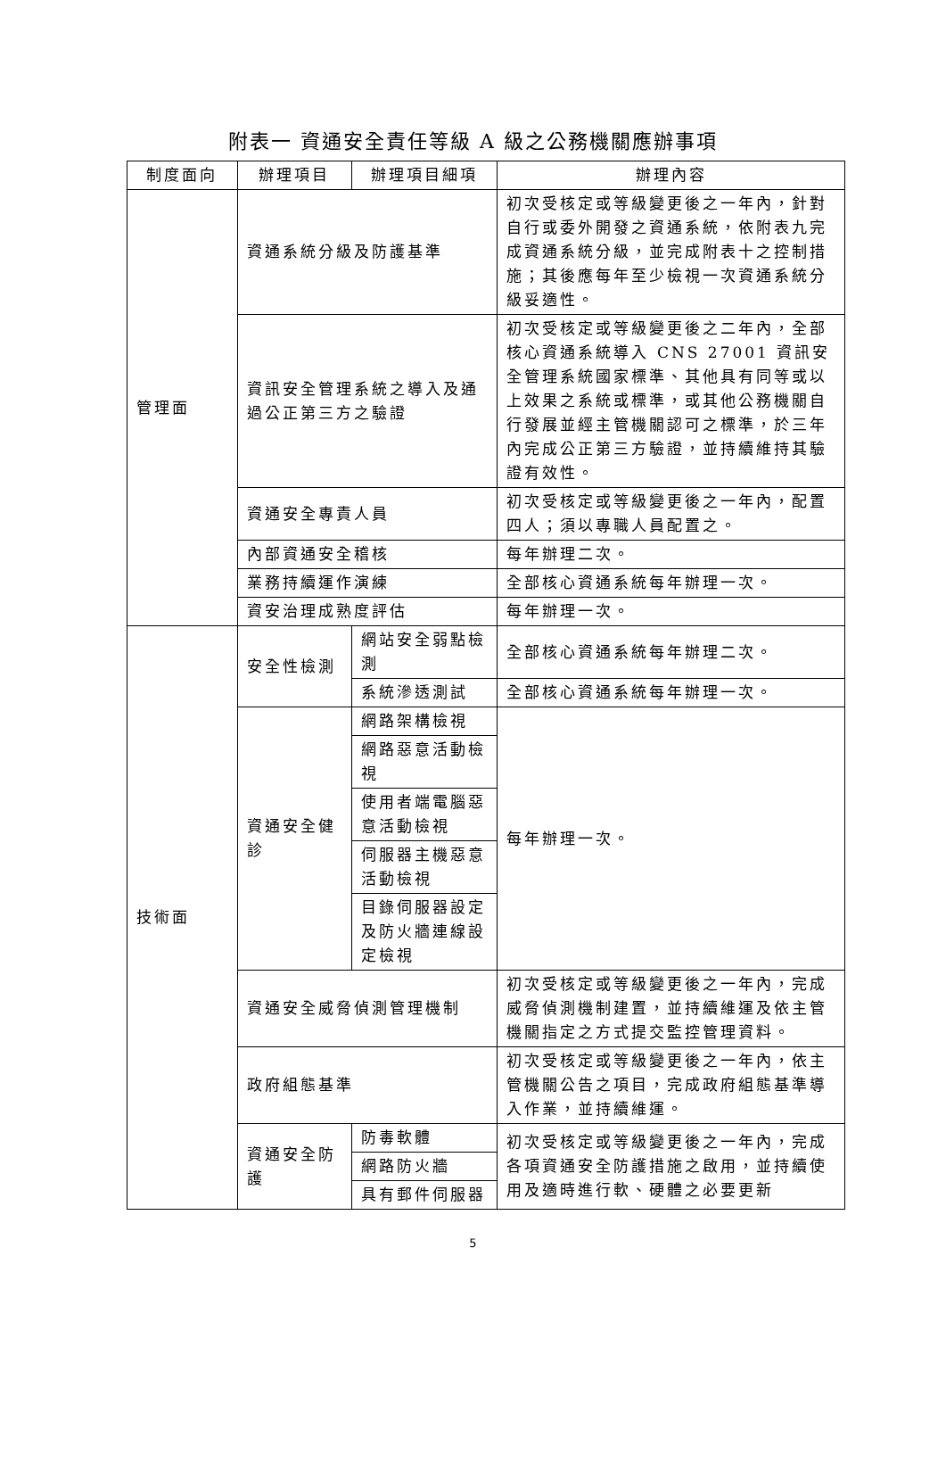附表一 資通安全責任等級 A 級之公務機關應辦事項
| 制度面向 | 辦理項目 | 辦理項目細項 | 辦理內容 |
| --- | --- | --- | --- |
| 管理面 | 資通系統分級及防護基準 | | 初次受核定或等級變更後之一年內，針對自行或委外開發之資通系統，依附表九完成資通系統分級，並完成附表十之控制措施；其後應每年至少檢視一次資通系統分級妥適性。 |
| | 資訊安全管理系統之導入及通過公正第三方之驗證 | | 初次受核定或等級變更後之二年內，全部核心資通系統導入 CNS 27001 資訊安全管理系統國家標準、其他具有同等或以上效果之系統或標準，或其他公務機關自行發展並經主管機關認可之標準，於三年內完成公正第三方驗證，並持續維持其驗證有效性。 |
| | 資通安全專責人員 | | 初次受核定或等級變更後之一年內，配置四人；須以專職人員配置之。 |
| | 內部資通安全稽核 | | 每年辦理二次。 |
| | 業務持續運作演練 | | 全部核心資通系統每年辦理一次。 |
| | 資安治理成熟度評估 | | 每年辦理一次。 |
| 技術面 | 安全性檢測 | 網站安全弱點檢測 | 全部核心資通系統每年辦理二次。 |
| | | 系統滲透測試 | 全部核心資通系統每年辦理一次。 |
| | 資通安全健診 | 網路架構檢視 | 每年辦理一次。 |
| | | 網路惡意活動檢視 | |
| | | 使用者端電腦惡意活動檢視 | |
| | | 伺服器主機惡意活動檢視 | |
| | | 目錄伺服器設定及防火牆連線設定檢視 | |
| | 資通安全威脅偵測管理機制 | | 初次受核定或等級變更後之一年內，完成威脅偵測機制建置，並持續維運及依主管機關指定之方式提交監控管理資料。 |
| | 政府組態基準 | | 初次受核定或等級變更後之一年內，依主管機關公告之項目，完成政府組態基準導入作業，並持續維運。 |
| | 資通安全防護 | 防毒軟體 | 初次受核定或等級變更後之一年內，完成各項資通安全防護措施之啟用，並持續使用及適時進行軟、硬體之必要更新 |
| | | 網路防火牆 | |
| | | 具有郵件伺服器 | |
5